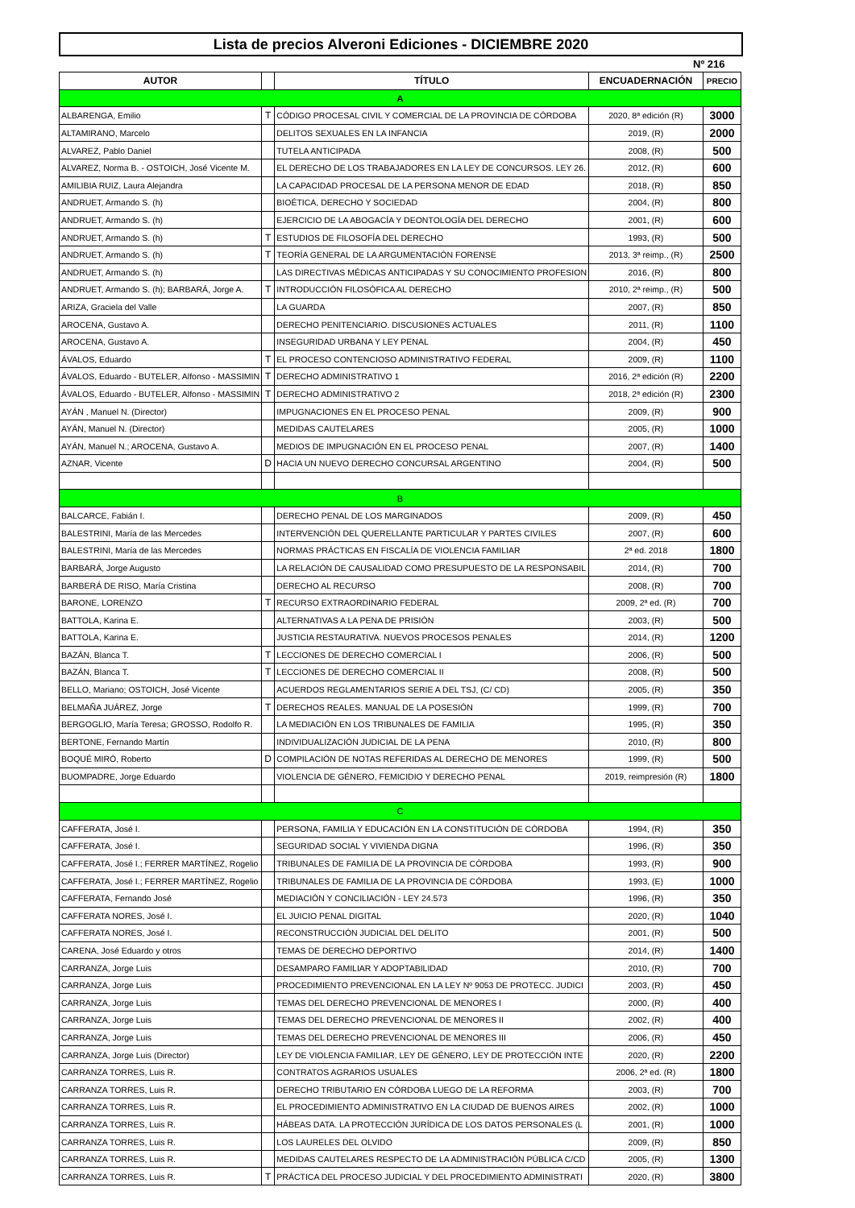Lista de precios Alveroni Ediciones - DICIEMBRE 2020
Nº 216
| AUTOR | | TÍTULO | ENCUADERNACIÓN | PRECIO |
| --- | --- | --- | --- | --- |
| A | | | | |
| ALBARENGA, Emilio | T | CÓDIGO PROCESAL CIVIL Y COMERCIAL DE LA PROVINCIA DE CÓRDOBA | 2020, 8ª edición (R) | 3000 |
| ALTAMIRANO, Marcelo | | DELITOS SEXUALES EN LA INFANCIA | 2019, (R) | 2000 |
| ALVAREZ, Pablo Daniel | | TUTELA ANTICIPADA | 2008, (R) | 500 |
| ALVAREZ, Norma B. - OSTOICH, José Vicente M. | | EL DERECHO DE LOS TRABAJADORES EN LA LEY DE CONCURSOS. LEY 26. | 2012, (R) | 600 |
| AMILIBIA RUIZ, Laura Alejandra | | LA CAPACIDAD PROCESAL DE LA PERSONA MENOR DE EDAD | 2018, (R) | 850 |
| ANDRUET, Armando S. (h) | | BIOÉTICA, DERECHO Y SOCIEDAD | 2004, (R) | 800 |
| ANDRUET, Armando S. (h) | | EJERCICIO DE LA ABOGACÍA Y DEONTOLOGÍA DEL DERECHO | 2001, (R) | 600 |
| ANDRUET, Armando S. (h) | T | ESTUDIOS DE FILOSOFÍA DEL DERECHO | 1993, (R) | 500 |
| ANDRUET, Armando S. (h) | T | TEORÍA GENERAL DE LA ARGUMENTACIÓN FORENSE | 2013, 3ª reimp., (R) | 2500 |
| ANDRUET, Armando S. (h) | | LAS DIRECTIVAS MÉDICAS ANTICIPADAS Y SU CONOCIMIENTO PROFESION | 2016, (R) | 800 |
| ANDRUET, Armando S. (h); BARBARÁ, Jorge A. | T | INTRODUCCIÓN FILOSÓFICA AL DERECHO | 2010, 2ª reimp., (R) | 500 |
| ARIZA, Graciela del Valle | | LA GUARDA | 2007, (R) | 850 |
| AROCENA, Gustavo A. | | DERECHO PENITENCIARIO. DISCUSIONES ACTUALES | 2011, (R) | 1100 |
| AROCENA, Gustavo A. | | INSEGURIDAD URBANA Y LEY PENAL | 2004, (R) | 450 |
| ÁVALOS, Eduardo | T | EL PROCESO CONTENCIOSO ADMINISTRATIVO FEDERAL | 2009, (R) | 1100 |
| ÁVALOS, Eduardo - BUTELER, Alfonso - MASSIMIN | T | DERECHO ADMINISTRATIVO 1 | 2016, 2ª edición (R) | 2200 |
| ÁVALOS, Eduardo - BUTELER, Alfonso - MASSIMIN | T | DERECHO ADMINISTRATIVO 2 | 2018, 2ª edición (R) | 2300 |
| AYÁN , Manuel N. (Director) | | IMPUGNACIONES EN EL PROCESO PENAL | 2009, (R) | 900 |
| AYÁN, Manuel N. (Director) | | MEDIDAS CAUTELARES | 2005, (R) | 1000 |
| AYÁN, Manuel N.; AROCENA, Gustavo A. | | MEDIOS DE IMPUGNACIÓN EN EL PROCESO PENAL | 2007, (R) | 1400 |
| AZNAR, Vicente | D | HACIA UN NUEVO DERECHO CONCURSAL ARGENTINO | 2004, (R) | 500 |
| B | | | | |
| BALCARCE, Fabián I. | | DERECHO PENAL DE LOS MARGINADOS | 2009, (R) | 450 |
| BALESTRINI, María de las Mercedes | | INTERVENCIÓN DEL QUERELLANTE PARTICULAR Y PARTES CIVILES | 2007, (R) | 600 |
| BALESTRINI, María de las Mercedes | | NORMAS PRÁCTICAS EN FISCALÍA DE VIOLENCIA FAMILIAR | 2ª ed. 2018 | 1800 |
| BARBARÁ, Jorge Augusto | | LA RELACIÓN DE CAUSALIDAD COMO PRESUPUESTO DE LA RESPONSABIL | 2014, (R) | 700 |
| BARBERÁ DE RISO, María Cristina | | DERECHO AL RECURSO | 2008, (R) | 700 |
| BARONE, LORENZO | T | RECURSO EXTRAORDINARIO FEDERAL | 2009, 2ª ed. (R) | 700 |
| BATTOLA, Karina E. | | ALTERNATIVAS A LA PENA DE PRISIÓN | 2003, (R) | 500 |
| BATTOLA, Karina E. | | JUSTICIA RESTAURATIVA. NUEVOS PROCESOS PENALES | 2014, (R) | 1200 |
| BAZÁN, Blanca T. | T | LECCIONES DE DERECHO COMERCIAL I | 2006, (R) | 500 |
| BAZÁN, Blanca T. | T | LECCIONES DE DERECHO COMERCIAL II | 2008, (R) | 500 |
| BELLO, Mariano; OSTOICH, José Vicente | | ACUERDOS REGLAMENTARIOS SERIE A DEL TSJ, (C/ CD) | 2005, (R) | 350 |
| BELMAÑA JUÁREZ, Jorge | T | DERECHOS REALES. MANUAL DE LA POSESIÓN | 1999, (R) | 700 |
| BERGOGLIO, María Teresa; GROSSO, Rodolfo R. | | LA MEDIACIÓN EN LOS TRIBUNALES DE FAMILIA | 1995, (R) | 350 |
| BERTONE, Fernando Martín | | INDIVIDUALIZACIÓN JUDICIAL DE LA PENA | 2010, (R) | 800 |
| BOQUÉ MIRÓ, Roberto | D | COMPILACIÓN DE NOTAS REFERIDAS AL DERECHO DE MENORES | 1999, (R) | 500 |
| BUOMPADRE, Jorge Eduardo | | VIOLENCIA DE GÉNERO, FEMICIDIO Y DERECHO PENAL | 2019, reimpresión (R) | 1800 |
| C | | | | |
| CAFFERATA, José I. | | PERSONA, FAMILIA Y EDUCACIÓN EN LA CONSTITUCIÓN DE CÓRDOBA | 1994, (R) | 350 |
| CAFFERATA, José I. | | SEGURIDAD SOCIAL Y VIVIENDA DIGNA | 1996, (R) | 350 |
| CAFFERATA, José I.; FERRER MARTÍNEZ, Rogelio | | TRIBUNALES DE FAMILIA DE LA PROVINCIA DE CÓRDOBA | 1993, (R) | 900 |
| CAFFERATA, José I.; FERRER MARTÍNEZ, Rogelio | | TRIBUNALES DE FAMILIA DE LA PROVINCIA DE CÓRDOBA | 1993, (E) | 1000 |
| CAFFERATA, Fernando José | | MEDIACIÓN Y CONCILIACIÓN - LEY 24.573 | 1996, (R) | 350 |
| CAFFERATA NORES, José I. | | EL JUICIO PENAL DIGITAL | 2020, (R) | 1040 |
| CAFFERATA NORES, José I. | | RECONSTRUCCIÓN JUDICIAL DEL DELITO | 2001, (R) | 500 |
| CARENA, José Eduardo y otros | | TEMAS DE DERECHO DEPORTIVO | 2014, (R) | 1400 |
| CARRANZA, Jorge Luis | | DESAMPARO FAMILIAR Y ADOPTABILIDAD | 2010, (R) | 700 |
| CARRANZA, Jorge Luis | | PROCEDIMIENTO PREVENCIONAL EN LA LEY Nº 9053 DE PROTECC. JUDICI | 2003, (R) | 450 |
| CARRANZA, Jorge Luis | | TEMAS DEL DERECHO PREVENCIONAL DE MENORES I | 2000, (R) | 400 |
| CARRANZA, Jorge Luis | | TEMAS DEL DERECHO PREVENCIONAL DE MENORES II | 2002, (R) | 400 |
| CARRANZA, Jorge Luis | | TEMAS DEL DERECHO PREVENCIONAL DE MENORES III | 2006, (R) | 450 |
| CARRANZA, Jorge Luis (Director) | | LEY DE VIOLENCIA FAMILIAR, LEY DE GÉNERO, LEY DE PROTECCIÓN INTE | 2020, (R) | 2200 |
| CARRANZA TORRES, Luis R. | | CONTRATOS AGRARIOS USUALES | 2006, 2ª ed. (R) | 1800 |
| CARRANZA TORRES, Luis R. | | DERECHO TRIBUTARIO EN CÓRDOBA LUEGO DE LA REFORMA | 2003, (R) | 700 |
| CARRANZA TORRES, Luis R. | | EL PROCEDIMIENTO ADMINISTRATIVO EN LA CIUDAD DE BUENOS AIRES | 2002, (R) | 1000 |
| CARRANZA TORRES, Luis R. | | HÁBEAS DATA. LA PROTECCIÓN JURÍDICA DE LOS DATOS PERSONALES (L | 2001, (R) | 1000 |
| CARRANZA TORRES, Luis R. | | LOS LAURELES DEL OLVIDO | 2009, (R) | 850 |
| CARRANZA TORRES, Luis R. | | MEDIDAS CAUTELARES RESPECTO DE LA ADMINISTRACIÓN PÚBLICA C/CD | 2005, (R) | 1300 |
| CARRANZA TORRES, Luis R. | T | PRÁCTICA DEL PROCESO JUDICIAL Y DEL PROCEDIMIENTO ADMINISTRATI | 2020, (R) | 3800 |